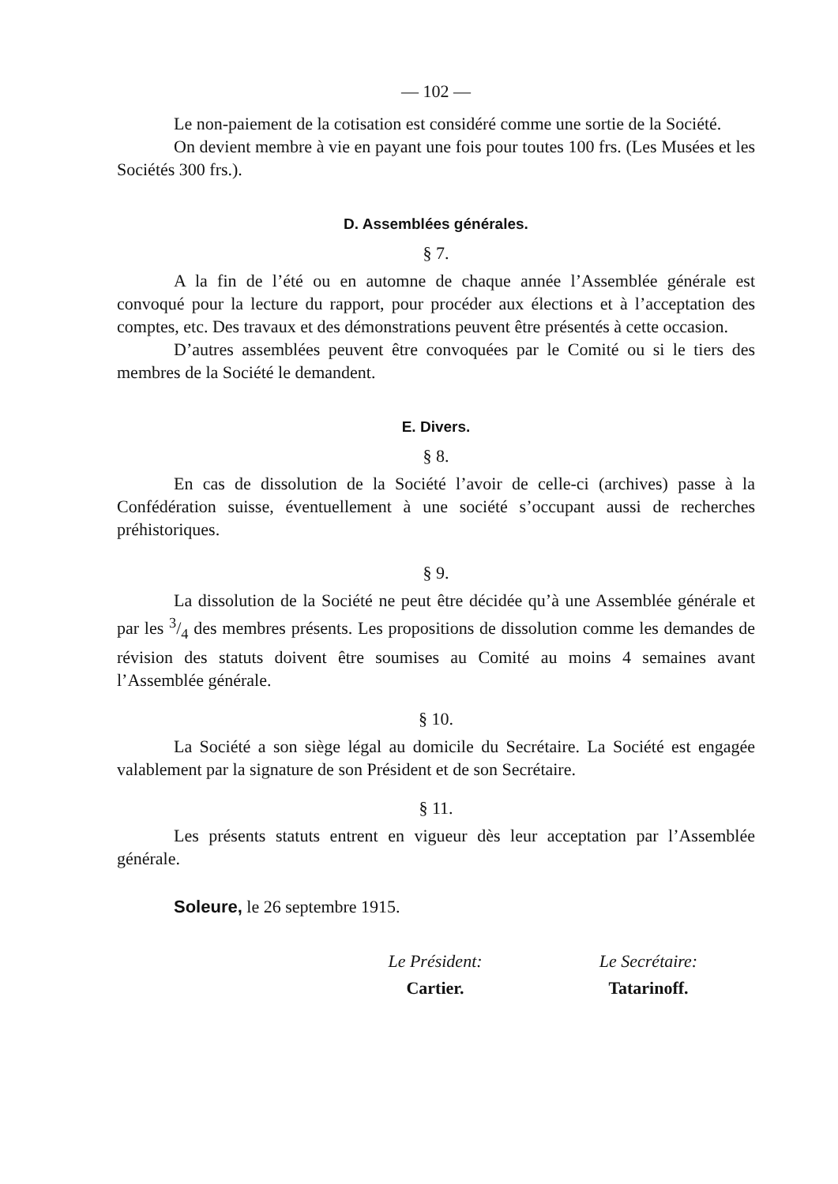— 102 —
Le non-paiement de la cotisation est considéré comme une sortie de la Société.
On devient membre à vie en payant une fois pour toutes 100 frs. (Les Musées et les Sociétés 300 frs.).
D. Assemblées générales.
§ 7.
A la fin de l’été ou en automne de chaque année l’Assemblée générale est convoqué pour la lecture du rapport, pour procéder aux élections et à l’acceptation des comptes, etc. Des travaux et des démonstrations peuvent être présentés à cette occasion.
D’autres assemblées peuvent être convoquées par le Comité ou si le tiers des membres de la Société le demandent.
E. Divers.
§ 8.
En cas de dissolution de la Société l’avoir de celle-ci (archives) passe à la Confédération suisse, éventuellement à une société s’occupant aussi de recherches préhistoriques.
§ 9.
La dissolution de la Société ne peut être décidée qu’à une Assemblée générale et par les 3/4 des membres présents. Les propositions de dissolution comme les demandes de révision des statuts doivent être soumises au Comité au moins 4 semaines avant l’Assemblée générale.
§ 10.
La Société a son siège légal au domicile du Secrétaire. La Société est engagée valablement par la signature de son Président et de son Secrétaire.
§ 11.
Les présents statuts entrent en vigueur dès leur acceptation par l’Assemblée générale.
Soleure, le 26 septembre 1915.
Le Président:
Cartier.
Le Secrétaire:
Tatarinoff.